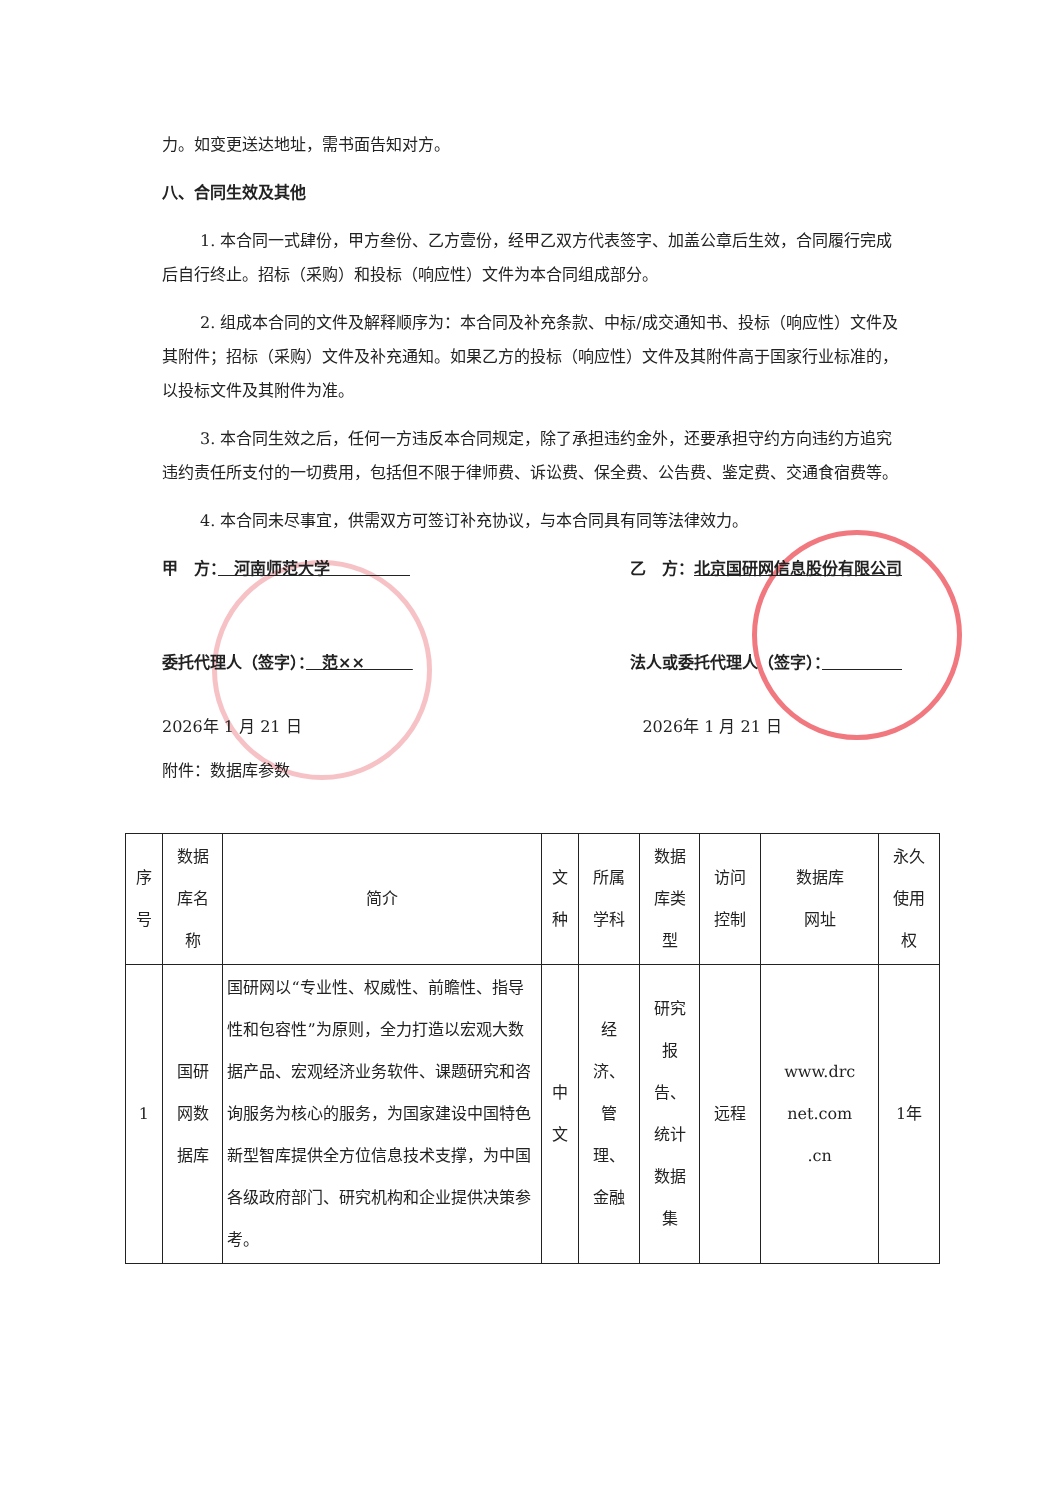力。如变更送达地址，需书面告知对方。
八、合同生效及其他
1. 本合同一式肆份，甲方叁份、乙方壹份，经甲乙双方代表签字、加盖公章后生效，合同履行完成后自行终止。招标（采购）和投标（响应性）文件为本合同组成部分。
2. 组成本合同的文件及解释顺序为：本合同及补充条款、中标/成交通知书、投标（响应性）文件及其附件；招标（采购）文件及补充通知。如果乙方的投标（响应性）文件及其附件高于国家行业标准的，以投标文件及其附件为准。
3. 本合同生效之后，任何一方违反本合同规定，除了承担违约金外，还要承担守约方向违约方追究违约责任所支付的一切费用，包括但不限于律师费、诉讼费、保全费、公告费、鉴定费、交通食宿费等。
4. 本合同未尽事宜，供需双方可签订补充协议，与本合同具有同等法律效力。
甲　方：　河南师范大学　　　　　乙　方：北京国研网信息股份有限公司
委托代理人（签字）：　范××　　　法人或委托代理人（签字）：　　　　　
2026年 1 月 21 日 2026年 1 月 21 日
附件：数据库参数
| 序 号 | 数据 库名 称 | 简介 | 文 种 | 所属 学科 | 数据 库类 型 | 访问 控制 | 数据库 网址 | 永久 使用 权 |
| --- | --- | --- | --- | --- | --- | --- | --- | --- |
| 1 | 国研 网数 据库 | 国研网以“专业性、权威性、前瞻性、指导性和包容性”为原则，全力打造以宏观大数据产品、宏观经济业务软件、课题研究和咨询服务为核心的服务，为国家建设中国特色新型智库提供全方位信息技术支撑，为中国各级政府部门、研究机构和企业提供决策参考。 | 中 文 | 经 济、 管 理、 金融 | 研究 报 告、 统计 数据 集 | 远程 | www.drc net.com .cn | 1年 |